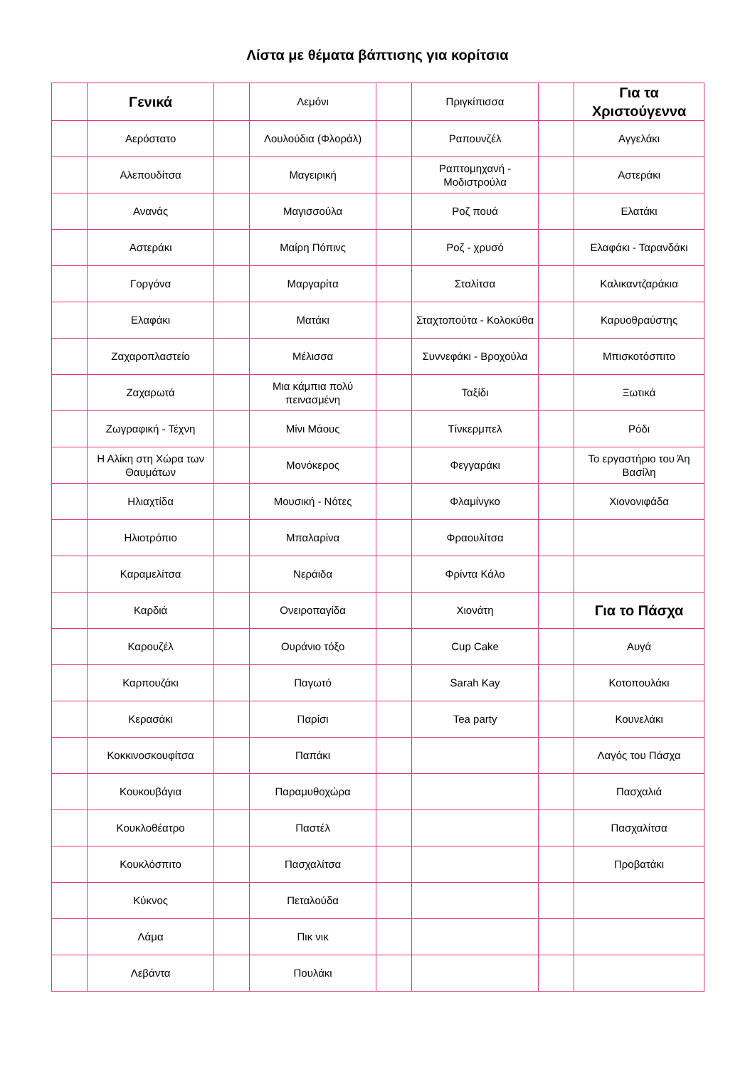Λίστα με θέματα βάπτισης για κορίτσια
| | Γενικά | | Λεμόνι | | Πριγκίπισσα | | Για τα Χριστούγεννα |
| | Αερόστατο | | Λουλούδια (Φλοράλ) | | Ραπουνζέλ | | Αγγελάκι |
| | Αλεπουδίτσα | | Μαγειρική | | Ραπτομηχανή - Μοδιστρούλα | | Αστεράκι |
| | Ανανάς | | Μαγισσούλα | | Ροζ πουά | | Ελατάκι |
| | Αστεράκι | | Μαίρη Πόπινς | | Ροζ - χρυσό | | Ελαφάκι - Ταρανδάκι |
| | Γοργόνα | | Μαργαρίτα | | Σταλίτσα | | Καλικαντζαράκια |
| | Ελαφάκι | | Ματάκι | | Σταχτοπούτα - Κολοκύθα | | Καρυοθραύστης |
| | Ζαχαροπλαστείο | | Μέλισσα | | Συννεφάκι - Βροχούλα | | Μπισκοτόσπιτο |
| | Ζαχαρωτά | | Μια κάμπια πολύ πεινασμένη | | Ταξίδι | | Ξωτικά |
| | Ζωγραφική - Τέχνη | | Μίνι Μάους | | Τίνκερμπελ | | Ρόδι |
| | Η Αλίκη στη Χώρα των Θαυμάτων | | Μονόκερος | | Φεγγαράκι | | Το εργαστήριο του Άη Βασίλη |
| | Ηλιαχτίδα | | Μουσική - Νότες | | Φλαμίνγκο | | Χιονονιφάδα |
| | Ηλιοτρόπιο | | Μπαλαρίνα | | Φραουλίτσα | | |
| | Καραμελίτσα | | Νεράιδα | | Φρίντα Κάλο | | |
| | Καρδιά | | Ονειροπαγίδα | | Χιονάτη | | Για το Πάσχα |
| | Καρουζέλ | | Ουράνιο τόξο | | Cup Cake | | Αυγά |
| | Καρπουζάκι | | Παγωτό | | Sarah Kay | | Κοτοπουλάκι |
| | Κερασάκι | | Παρίσι | | Tea party | | Κουνελάκι |
| | Κοκκινοσκουφίτσα | | Παπάκι | | | | Λαγός του Πάσχα |
| | Κουκουβάγια | | Παραμυθοχώρα | | | | Πασχαλιά |
| | Κουκλοθέατρο | | Παστέλ | | | | Πασχαλίτσα |
| | Κουκλόσπιτο | | Πασχαλίτσα | | | | Προβατάκι |
| | Κύκνος | | Πεταλούδα | | | | |
| | Λάμα | | Πικ νικ | | | | |
| | Λεβάντα | | Πουλάκι | | | | |